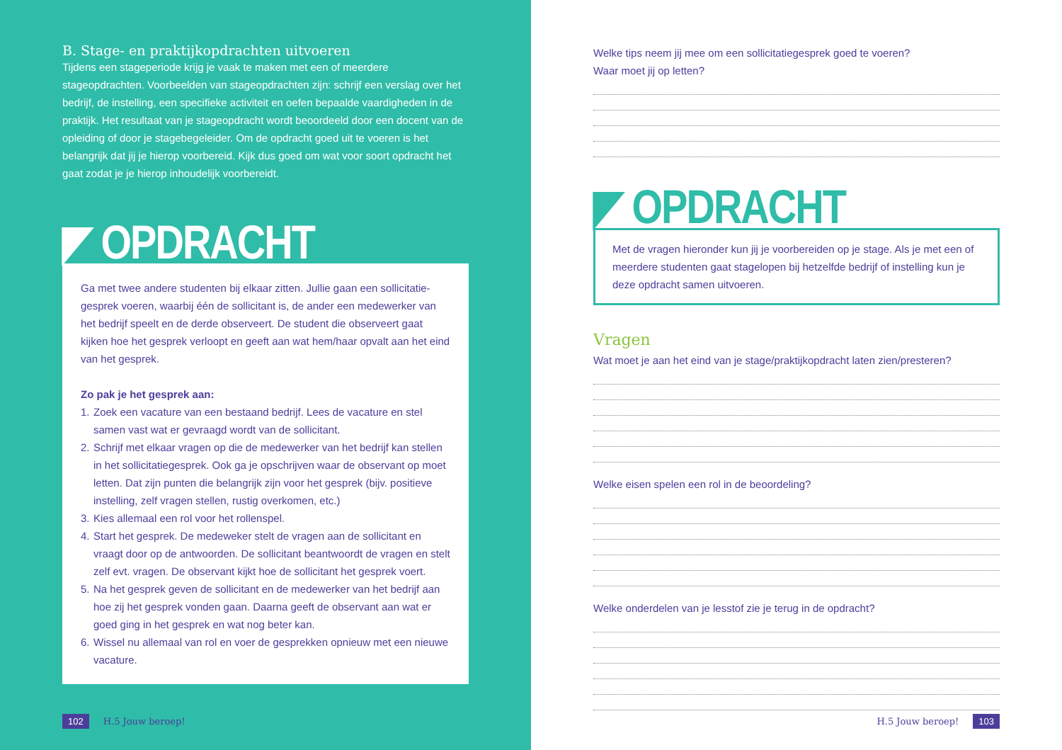B. Stage- en praktijkopdrachten uitvoeren
Tijdens een stageperiode krijg je vaak te maken met een of meerdere stageopdrachten. Voorbeelden van stageopdrachten zijn: schrijf een verslag over het bedrijf, de instelling, een specifieke activiteit en oefen bepaalde vaardigheden in de praktijk. Het resultaat van je stageopdracht wordt beoordeeld door een docent van de opleiding of door je stagebegeleider. Om de opdracht goed uit te voeren is het belangrijk dat jij je hierop voorbereid. Kijk dus goed om wat voor soort opdracht het gaat zodat je je hierop inhoudelijk voorbereidt.
◤ OPDRACHT
Ga met twee andere studenten bij elkaar zitten. Jullie gaan een sollicitatie-gesprek voeren, waarbij één de sollicitant is, de ander een medewerker van het bedrijf speelt en de derde observeert. De student die observeert gaat kijken hoe het gesprek verloopt en geeft aan wat hem/haar opvalt aan het eind van het gesprek.
Zo pak je het gesprek aan:
1. Zoek een vacature van een bestaand bedrijf. Lees de vacature en stel samen vast wat er gevraagd wordt van de sollicitant.
2. Schrijf met elkaar vragen op die de medewerker van het bedrijf kan stellen in het sollicitatiegesprek. Ook ga je opschrijven waar de observant op moet letten. Dat zijn punten die belangrijk zijn voor het gesprek (bijv. positieve instelling, zelf vragen stellen, rustig overkomen, etc.)
3. Kies allemaal een rol voor het rollenspel.
4. Start het gesprek. De medeweker stelt de vragen aan de sollicitant en vraagt door op de antwoorden. De sollicitant beantwoordt de vragen en stelt zelf evt. vragen. De observant kijkt hoe de sollicitant het gesprek voert.
5. Na het gesprek geven de sollicitant en de medewerker van het bedrijf aan hoe zij het gesprek vonden gaan. Daarna geeft de observant aan wat er goed ging in het gesprek en wat nog beter kan.
6. Wissel nu allemaal van rol en voer de gesprekken opnieuw met een nieuwe vacature.
102 H.5 Jouw beroep!
Welke tips neem jij mee om een sollicitatiegesprek goed te voeren?
Waar moet jij op letten?
◤ OPDRACHT
Met de vragen hieronder kun jij je voorbereiden op je stage. Als je met een of meerdere studenten gaat stagelopen bij hetzelfde bedrijf of instelling kun je deze opdracht samen uitvoeren.
Vragen
Wat moet je aan het eind van je stage/praktijkopdracht laten zien/presteren?
Welke eisen spelen een rol in de beoordeling?
Welke onderdelen van je lesstof zie je terug in de opdracht?
H.5 Jouw beroep! 103